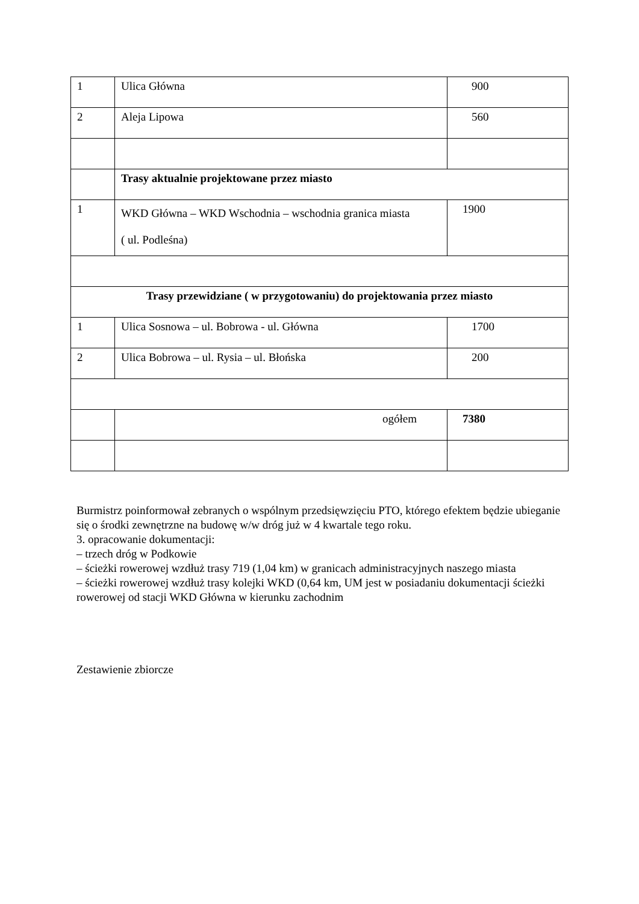| 1 | Ulica Główna | 900 |
| 2 | Aleja Lipowa | 560 |
| | Trasy aktualnie projektowane przez miasto | |
| 1 | WKD Główna – WKD Wschodnia – wschodnia granica miasta ( ul. Podleśna) | 1900 |
| Trasy przewidziane ( w przygotowaniu) do projektowania przez miasto | | |
| 1 | Ulica Sosnowa – ul. Bobrowa - ul. Główna | 1700 |
| 2 | Ulica Bobrowa – ul. Rysia – ul. Błońska | 200 |
| | ogółem | 7380 |
Burmistrz poinformował zebranych o wspólnym przedsięwzięciu PTO, którego efektem będzie ubieganie się o środki zewnętrzne na budowę w/w dróg już w 4 kwartale tego roku.
3. opracowanie dokumentacji:
– trzech dróg w Podkowie
– ścieżki rowerowej wzdłuż trasy 719 (1,04 km) w granicach administracyjnych naszego miasta
– ścieżki rowerowej wzdłuż trasy kolejki WKD (0,64 km, UM jest w posiadaniu dokumentacji ścieżki rowerowej od stacji WKD Główna w kierunku zachodnim
Zestawienie zbiorcze